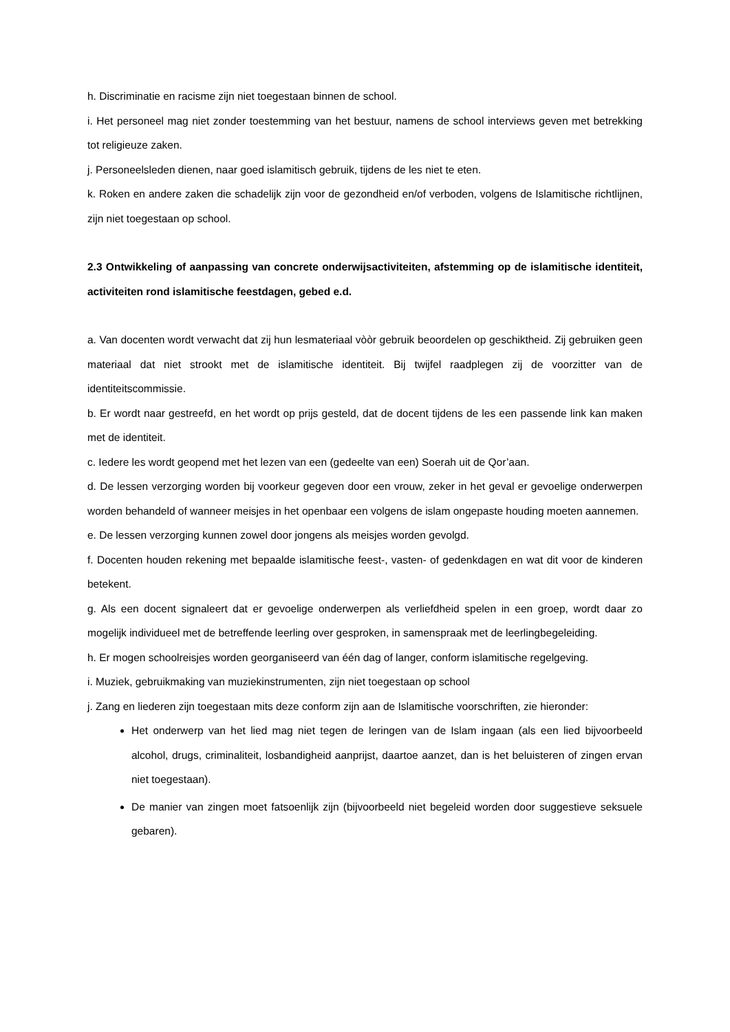h. Discriminatie en racisme zijn niet toegestaan binnen de school.
i. Het personeel mag niet zonder toestemming van het bestuur, namens de school interviews geven met betrekking tot religieuze zaken.
j. Personeelsleden dienen, naar goed islamitisch gebruik, tijdens de les niet te eten.
k. Roken en andere zaken die schadelijk zijn voor de gezondheid en/of verboden, volgens de Islamitische richtlijnen, zijn niet toegestaan op school.
2.3 Ontwikkeling of aanpassing van concrete onderwijsactiviteiten, afstemming op de islamitische identiteit, activiteiten rond islamitische feestdagen, gebed e.d.
a. Van docenten wordt verwacht dat zij hun lesmateriaal vòòr gebruik beoordelen op geschiktheid. Zij gebruiken geen materiaal dat niet strookt met de islamitische identiteit. Bij twijfel raadplegen zij de voorzitter van de identiteitscommissie.
b. Er wordt naar gestreefd, en het wordt op prijs gesteld, dat de docent tijdens de les een passende link kan maken met de identiteit.
c. Iedere les wordt geopend met het lezen van een (gedeelte van een) Soerah uit de Qor’aan.
d. De lessen verzorging worden bij voorkeur gegeven door een vrouw, zeker in het geval er gevoelige onderwerpen worden behandeld of wanneer meisjes in het openbaar een volgens de islam ongepaste houding moeten aannemen.
e. De lessen verzorging kunnen zowel door jongens als meisjes worden gevolgd.
f. Docenten houden rekening met bepaalde islamitische feest-, vasten- of gedenkdagen en wat dit voor de kinderen betekent.
g. Als een docent signaleert dat er gevoelige onderwerpen als verliefdheid spelen in een groep, wordt daar zo mogelijk individueel met de betreffende leerling over gesproken, in samenspraak met de leerlingbegeleiding.
h. Er mogen schoolreisjes worden georganiseerd van één dag of langer, conform islamitische regelgeving.
i. Muziek, gebruikmaking van muziekinstrumenten, zijn niet toegestaan op school
j. Zang en liederen zijn toegestaan mits deze conform zijn aan de Islamitische voorschriften, zie hieronder:
Het onderwerp van het lied mag niet tegen de leringen van de Islam ingaan (als een lied bijvoorbeeld alcohol, drugs, criminaliteit, losbandigheid aanprijst, daartoe aanzet, dan is het beluisteren of zingen ervan niet toegestaan).
De manier van zingen moet fatsoenlijk zijn (bijvoorbeeld niet begeleid worden door suggestieve seksuele gebaren).